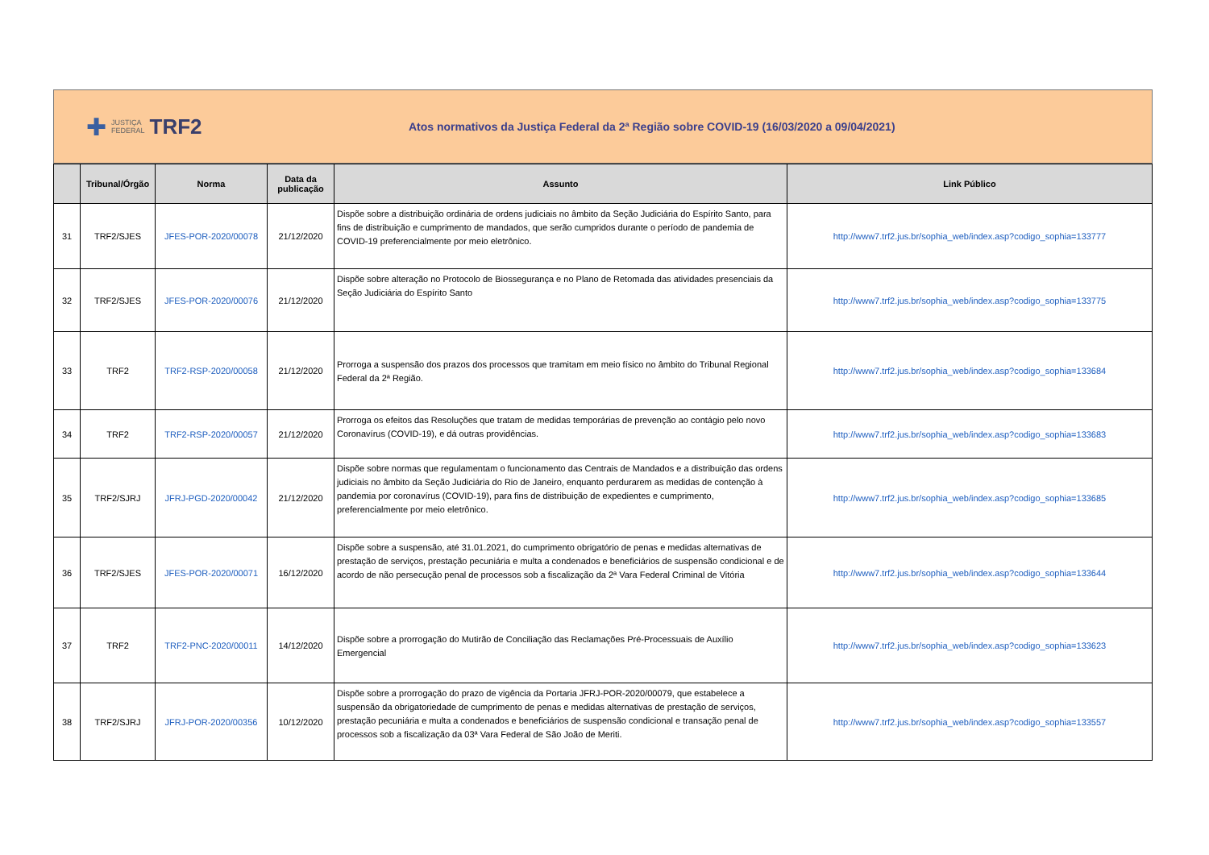✚ JUSTIÇA
FEDERAL TRF2
Atos normativos da Justiça Federal da 2ª Região sobre COVID-19 (16/03/2020 a 09/04/2021)
| | Tribunal/Órgão | Norma | Data da publicação | Assunto | Link Público |
| --- | --- | --- | --- | --- | --- |
| 31 | TRF2/SJES | JFES-POR-2020/00078 | 21/12/2020 | Dispõe sobre a distribuição ordinária de ordens judiciais no âmbito da Seção Judiciária do Espírito Santo, para fins de distribuição e cumprimento de mandados, que serão cumpridos durante o período de pandemia de COVID-19 preferencialmente por meio eletrônico. | http://www7.trf2.jus.br/sophia_web/index.asp?codigo_sophia=133777 |
| 32 | TRF2/SJES | JFES-POR-2020/00076 | 21/12/2020 | Dispõe sobre alteração no Protocolo de Biossegurança e no Plano de Retomada das atividades presenciais da Seção Judiciária do Espírito Santo | http://www7.trf2.jus.br/sophia_web/index.asp?codigo_sophia=133775 |
| 33 | TRF2 | TRF2-RSP-2020/00058 | 21/12/2020 | Prorroga a suspensão dos prazos dos processos que tramitam em meio físico no âmbito do Tribunal Regional Federal da 2ª Região. | http://www7.trf2.jus.br/sophia_web/index.asp?codigo_sophia=133684 |
| 34 | TRF2 | TRF2-RSP-2020/00057 | 21/12/2020 | Prorroga os efeitos das Resoluções que tratam de medidas temporárias de prevenção ao contágio pelo novo Coronavírus (COVID-19), e dá outras providências. | http://www7.trf2.jus.br/sophia_web/index.asp?codigo_sophia=133683 |
| 35 | TRF2/SJRJ | JFRJ-PGD-2020/00042 | 21/12/2020 | Dispõe sobre normas que regulamentam o funcionamento das Centrais de Mandados e a distribuição das ordens judiciais no âmbito da Seção Judiciária do Rio de Janeiro, enquanto perdurarem as medidas de contenção à pandemia por coronavírus (COVID-19), para fins de distribuição de expedientes e cumprimento, preferencialmente por meio eletrônico. | http://www7.trf2.jus.br/sophia_web/index.asp?codigo_sophia=133685 |
| 36 | TRF2/SJES | JFES-POR-2020/00071 | 16/12/2020 | Dispõe sobre a suspensão, até 31.01.2021, do cumprimento obrigatório de penas e medidas alternativas de prestação de serviços, prestação pecuniária e multa a condenados e beneficiários de suspensão condicional e de acordo de não persecução penal de processos sob a fiscalização da 2ª Vara Federal Criminal de Vitória | http://www7.trf2.jus.br/sophia_web/index.asp?codigo_sophia=133644 |
| 37 | TRF2 | TRF2-PNC-2020/00011 | 14/12/2020 | Dispõe sobre a prorrogação do Mutirão de Conciliação das Reclamações Pré-Processuais de Auxílio Emergencial | http://www7.trf2.jus.br/sophia_web/index.asp?codigo_sophia=133623 |
| 38 | TRF2/SJRJ | JFRJ-POR-2020/00356 | 10/12/2020 | Dispõe sobre a prorrogação do prazo de vigência da Portaria JFRJ-POR-2020/00079, que estabelece a suspensão da obrigatoriedade de cumprimento de penas e medidas alternativas de prestação de serviços, prestação pecuniária e multa a condenados e beneficiários de suspensão condicional e transação penal de processos sob a fiscalização da 03ª Vara Federal de São João de Meriti. | http://www7.trf2.jus.br/sophia_web/index.asp?codigo_sophia=133557 |